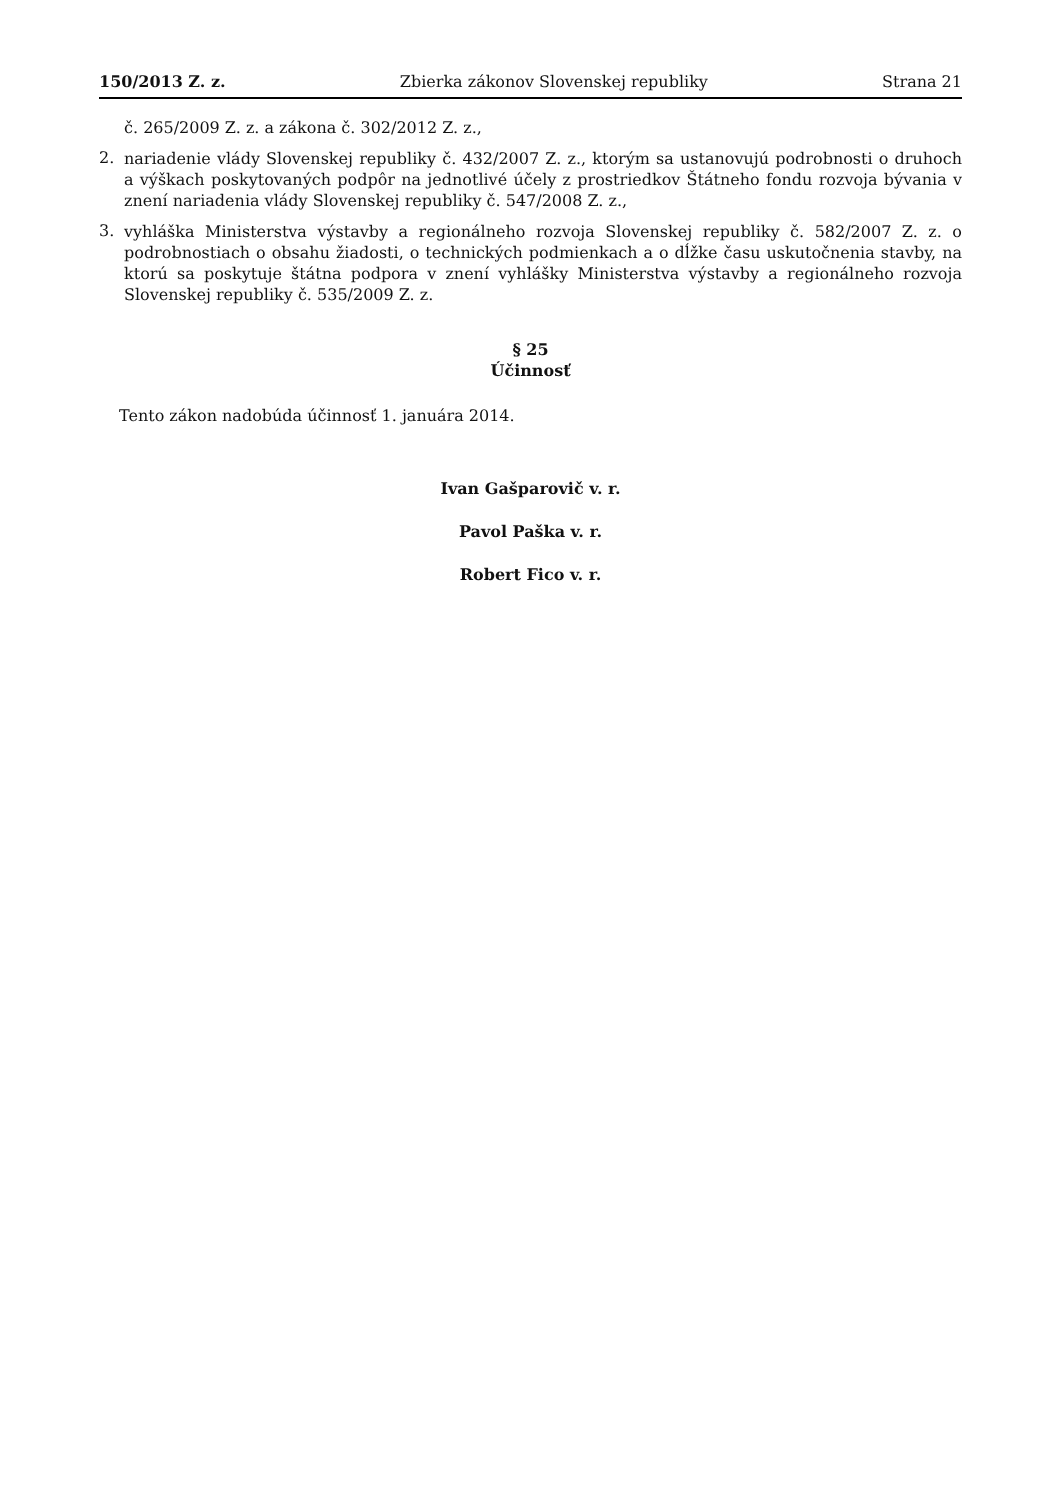150/2013 Z. z. Zbierka zákonov Slovenskej republiky Strana 21
č. 265/2009 Z. z. a zákona č. 302/2012 Z. z.,
2.
nariadenie vlády Slovenskej republiky č. 432/2007 Z. z., ktorým sa ustanovujú podrobnosti o druhoch a výškach poskytovaných podpôr na jednotlivé účely z prostriedkov Štátneho fondu rozvoja bývania v znení nariadenia vlády Slovenskej republiky č. 547/2008 Z. z.,
3.
vyhláška Ministerstva výstavby a regionálneho rozvoja Slovenskej republiky č. 582/2007 Z. z. o podrobnostiach o obsahu žiadosti, o technických podmienkach a o dĺžke času uskutočnenia stavby, na ktorú sa poskytuje štátna podpora v znení vyhlášky Ministerstva výstavby a regionálneho rozvoja Slovenskej republiky č. 535/2009 Z. z.
§ 25
Účinnosť
Tento zákon nadobúda účinnosť 1. januára 2014.
Ivan Gašparovič v. r.
Pavol Paška v. r.
Robert Fico v. r.